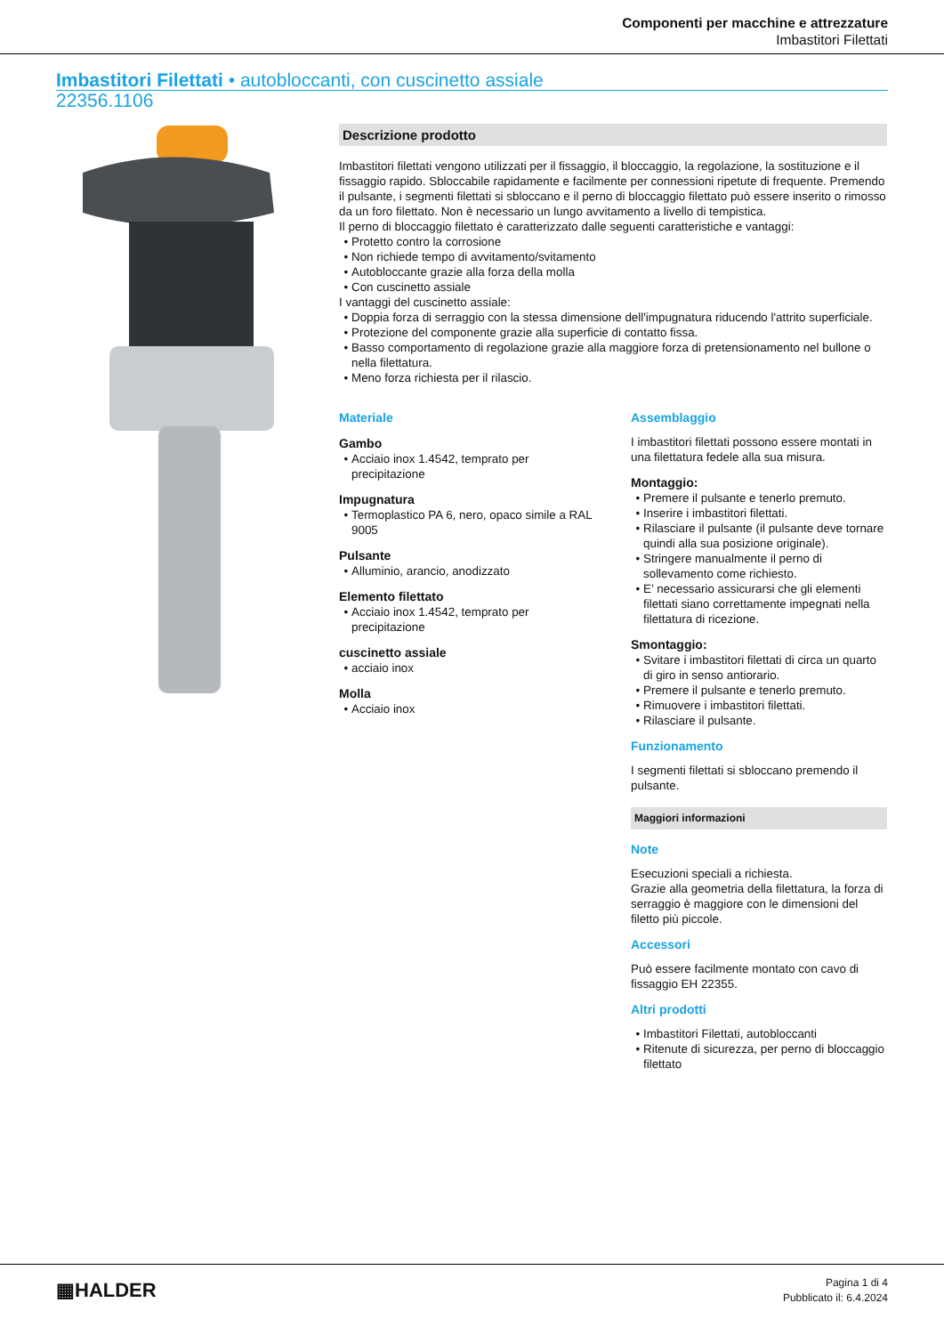Componenti per macchine e attrezzature
Imbastitori Filettati
Imbastitori Filettati • autobloccanti, con cuscinetto assiale
22356.1106
Descrizione prodotto
Imbastitori filettati vengono utilizzati per il fissaggio, il bloccaggio, la regolazione, la sostituzione e il fissaggio rapido. Sbloccabile rapidamente e facilmente per connessioni ripetute di frequente. Premendo il pulsante, i segmenti filettati si sbloccano e il perno di bloccaggio filettato può essere inserito o rimosso da un foro filettato. Non è necessario un lungo avvitamento a livello di tempistica.
Il perno di bloccaggio filettato è caratterizzato dalle seguenti caratteristiche e vantaggi:
Protetto contro la corrosione
Non richiede tempo di avvitamento/svitamento
Autobloccante grazie alla forza della molla
Con cuscinetto assiale
I vantaggi del cuscinetto assiale:
Doppia forza di serraggio con la stessa dimensione dell'impugnatura riducendo l'attrito superficiale.
Protezione del componente grazie alla superficie di contatto fissa.
Basso comportamento di regolazione grazie alla maggiore forza di pretensionamento nel bullone o nella filettatura.
Meno forza richiesta per il rilascio.
Materiale
Gambo
Acciaio inox 1.4542, temprato per precipitazione
Impugnatura
Termoplastico PA 6, nero, opaco simile a RAL 9005
Pulsante
Alluminio, arancio, anodizzato
Elemento filettato
Acciaio inox 1.4542, temprato per precipitazione
cuscinetto assiale
acciaio inox
Molla
Acciaio inox
Assemblaggio
I imbastitori filettati possono essere montati in una filettatura fedele alla sua misura.
Montaggio:
Premere il pulsante e tenerlo premuto.
Inserire i imbastitori filettati.
Rilasciare il pulsante (il pulsante deve tornare quindi alla sua posizione originale).
Stringere manualmente il perno di sollevamento come richiesto.
E’ necessario assicurarsi che gli elementi filettati siano correttamente impegnati nella filettatura di ricezione.
Smontaggio:
Svitare i imbastitori filettati di circa un quarto di giro in senso antiorario.
Premere il pulsante e tenerlo premuto.
Rimuovere i imbastitori filettati.
Rilasciare il pulsante.
Funzionamento
I segmenti filettati si sbloccano premendo il pulsante.
Maggiori informazioni
Note
Esecuzioni speciali a richiesta.
Grazie alla geometria della filettatura, la forza di serraggio è maggiore con le dimensioni del filetto più piccole.
Accessori
Può essere facilmente montato con cavo di fissaggio EH 22355.
Altri prodotti
Imbastitori Filettati, autobloccanti
Ritenute di sicurezza, per perno di bloccaggio filettato
▦HALDER
Pagina 1 di 4
Pubblicato il: 6.4.2024